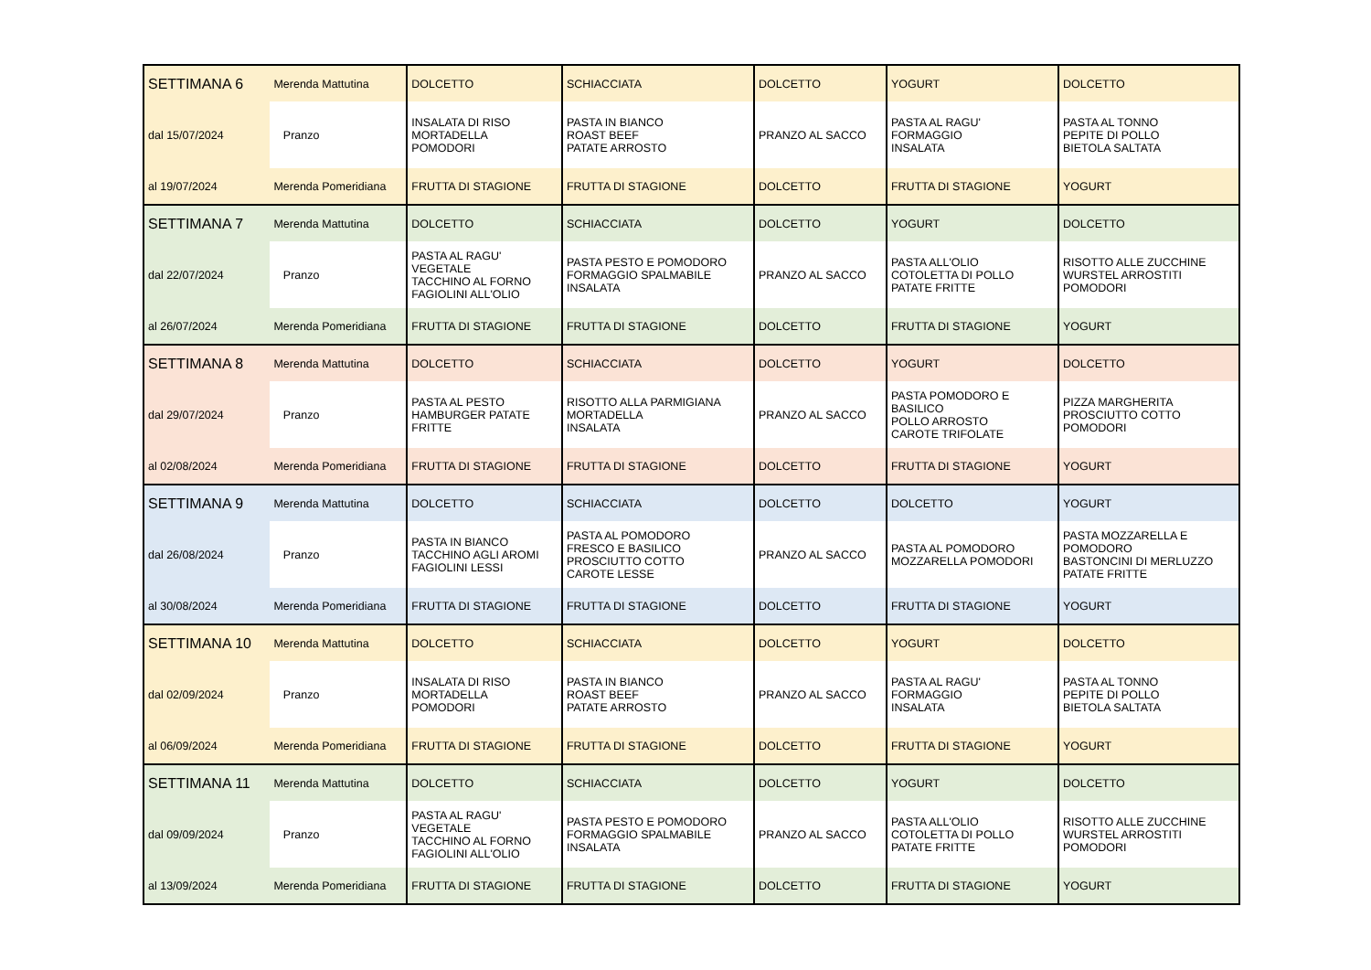| SETTIMANA 6 | Merenda Mattutina | DOLCETTO | SCHIACCIATA | DOLCETTO | YOGURT | DOLCETTO |
| dal 15/07/2024 | Pranzo | INSALATA DI RISO MORTADELLA POMODORI | PASTA IN BIANCO ROAST BEEF PATATE ARROSTO | PRANZO AL SACCO | PASTA AL RAGU' FORMAGGIO INSALATA | PASTA AL TONNO PEPITE DI POLLO BIETOLA SALTATA |
| al 19/07/2024 | Merenda Pomeridiana | FRUTTA DI STAGIONE | FRUTTA DI STAGIONE | DOLCETTO | FRUTTA DI STAGIONE | YOGURT |
| SETTIMANA 7 | Merenda Mattutina | DOLCETTO | SCHIACCIATA | DOLCETTO | YOGURT | DOLCETTO |
| dal 22/07/2024 | Pranzo | PASTA AL RAGU' VEGETALE TACCHINO AL FORNO FAGIOLINI ALL'OLIO | PASTA PESTO E POMODORO FORMAGGIO SPALMABILE INSALATA | PRANZO AL SACCO | PASTA ALL'OLIO COTOLETTA DI POLLO PATATE FRITTE | RISOTTO ALLE ZUCCHINE WURSTEL ARROSTITI POMODORI |
| al 26/07/2024 | Merenda Pomeridiana | FRUTTA DI STAGIONE | FRUTTA DI STAGIONE | DOLCETTO | FRUTTA DI STAGIONE | YOGURT |
| SETTIMANA 8 | Merenda Mattutina | DOLCETTO | SCHIACCIATA | DOLCETTO | YOGURT | DOLCETTO |
| dal 29/07/2024 | Pranzo | PASTA AL PESTO HAMBURGER PATATE FRITTE | RISOTTO ALLA PARMIGIANA MORTADELLA INSALATA | PRANZO AL SACCO | PASTA POMODORO E BASILICO POLLO ARROSTO CAROTE TRIFOLATE | PIZZA MARGHERITA PROSCIUTTO COTTO POMODORI |
| al 02/08/2024 | Merenda Pomeridiana | FRUTTA DI STAGIONE | FRUTTA DI STAGIONE | DOLCETTO | FRUTTA DI STAGIONE | YOGURT |
| SETTIMANA 9 | Merenda Mattutina | DOLCETTO | SCHIACCIATA | DOLCETTO | DOLCETTO | YOGURT |
| dal 26/08/2024 | Pranzo | PASTA IN BIANCO TACCHINO AGLI AROMI FAGIOLINI LESSI | PASTA AL POMODORO FRESCO E BASILICO PROSCIUTTO COTTO CAROTE LESSE | PRANZO AL SACCO | PASTA AL POMODORO MOZZARELLA POMODORI | PASTA MOZZARELLA E POMODORO BASTONCINI DI MERLUZZO PATATE FRITTE |
| al 30/08/2024 | Merenda Pomeridiana | FRUTTA DI STAGIONE | FRUTTA DI STAGIONE | DOLCETTO | FRUTTA DI STAGIONE | YOGURT |
| SETTIMANA 10 | Merenda Mattutina | DOLCETTO | SCHIACCIATA | DOLCETTO | YOGURT | DOLCETTO |
| dal 02/09/2024 | Pranzo | INSALATA DI RISO MORTADELLA POMODORI | PASTA IN BIANCO ROAST BEEF PATATE ARROSTO | PRANZO AL SACCO | PASTA AL RAGU' FORMAGGIO INSALATA | PASTA AL TONNO PEPITE DI POLLO BIETOLA SALTATA |
| al 06/09/2024 | Merenda Pomeridiana | FRUTTA DI STAGIONE | FRUTTA DI STAGIONE | DOLCETTO | FRUTTA DI STAGIONE | YOGURT |
| SETTIMANA 11 | Merenda Mattutina | DOLCETTO | SCHIACCIATA | DOLCETTO | YOGURT | DOLCETTO |
| dal 09/09/2024 | Pranzo | PASTA AL RAGU' VEGETALE TACCHINO AL FORNO FAGIOLINI ALL'OLIO | PASTA PESTO E POMODORO FORMAGGIO SPALMABILE INSALATA | PRANZO AL SACCO | PASTA ALL'OLIO COTOLETTA DI POLLO PATATE FRITTE | RISOTTO ALLE ZUCCHINE WURSTEL ARROSTITI POMODORI |
| al 13/09/2024 | Merenda Pomeridiana | FRUTTA DI STAGIONE | FRUTTA DI STAGIONE | DOLCETTO | FRUTTA DI STAGIONE | YOGURT |